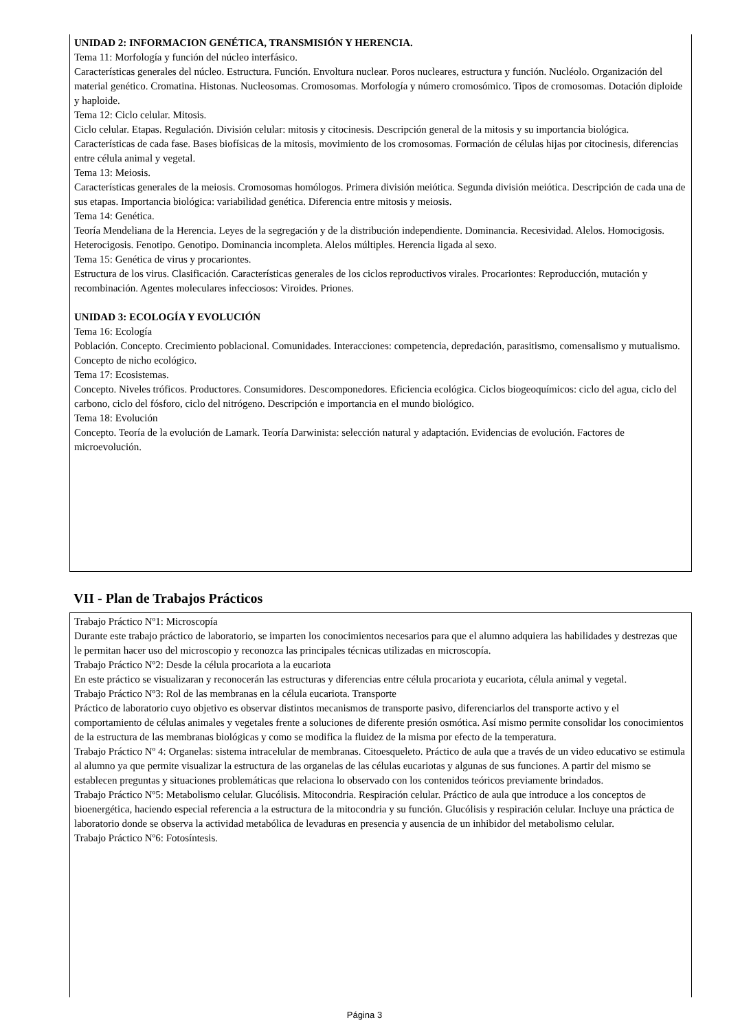UNIDAD 2: INFORMACION GENÉTICA, TRANSMISIÓN Y HERENCIA.
Tema 11: Morfología y función del núcleo interfásico.
Características generales del núcleo. Estructura. Función. Envoltura nuclear. Poros nucleares, estructura y función. Nucléolo. Organización del material genético. Cromatina. Histonas. Nucleosomas. Cromosomas. Morfología y número cromosómico. Tipos de cromosomas. Dotación diploide y haploide.
Tema 12: Ciclo celular. Mitosis.
Ciclo celular. Etapas. Regulación. División celular: mitosis y citocinesis. Descripción general de la mitosis y su importancia biológica. Características de cada fase. Bases biofísicas de la mitosis, movimiento de los cromosomas. Formación de células hijas por citocinesis, diferencias entre célula animal y vegetal.
Tema 13: Meiosis.
Características generales de la meiosis. Cromosomas homólogos. Primera división meiótica. Segunda división meiótica. Descripción de cada una de sus etapas. Importancia biológica: variabilidad genética. Diferencia entre mitosis y meiosis.
Tema 14: Genética.
Teoría Mendeliana de la Herencia. Leyes de la segregación y de la distribución independiente. Dominancia. Recesividad. Alelos. Homocigosis. Heterocigosis. Fenotipo. Genotipo. Dominancia incompleta. Alelos múltiples. Herencia ligada al sexo.
Tema 15: Genética de virus y procariontes.
Estructura de los virus. Clasificación. Características generales de los ciclos reproductivos virales. Procariontes: Reproducción, mutación y recombinación. Agentes moleculares infecciosos: Viroides. Priones.
UNIDAD 3: ECOLOGÍA Y EVOLUCIÓN
Tema 16: Ecología
Población. Concepto. Crecimiento poblacional. Comunidades. Interacciones: competencia, depredación, parasitismo, comensalismo y mutualismo. Concepto de nicho ecológico.
Tema 17: Ecosistemas.
Concepto. Niveles tróficos. Productores. Consumidores. Descomponedores. Eficiencia ecológica. Ciclos biogeoquímicos: ciclo del agua, ciclo del carbono, ciclo del fósforo, ciclo del nitrógeno. Descripción e importancia en el mundo biológico.
Tema 18: Evolución
Concepto. Teoría de la evolución de Lamark. Teoría Darwinista: selección natural y adaptación. Evidencias de evolución. Factores de microevolución.
VII - Plan de Trabajos Prácticos
Trabajo Práctico Nº1: Microscopía
Durante este trabajo práctico de laboratorio, se imparten los conocimientos necesarios para que el alumno adquiera las habilidades y destrezas que le permitan hacer uso del microscopio y reconozca las principales técnicas utilizadas en microscopía.
Trabajo Práctico Nº2: Desde la célula procariota a la eucariota
En este práctico se visualizaran y reconocerán las estructuras y diferencias entre célula procariota y eucariota, célula animal y vegetal.
Trabajo Práctico Nº3: Rol de las membranas en la célula eucariota. Transporte
Práctico de laboratorio cuyo objetivo es observar distintos mecanismos de transporte pasivo, diferenciarlos del transporte activo y el comportamiento de células animales y vegetales frente a soluciones de diferente presión osmótica. Así mismo permite consolidar los conocimientos de la estructura de las membranas biológicas y como se modifica la fluidez de la misma por efecto de la temperatura.
Trabajo Práctico Nº 4: Organelas: sistema intracelular de membranas. Citoesqueleto. Práctico de aula que a través de un video educativo se estimula al alumno ya que permite visualizar la estructura de las organelas de las células eucariotas y algunas de sus funciones. A partir del mismo se establecen preguntas y situaciones problemáticas que relaciona lo observado con los contenidos teóricos previamente brindados.
Trabajo Práctico Nº5: Metabolismo celular. Glucólisis. Mitocondria. Respiración celular. Práctico de aula que introduce a los conceptos de bioenergética, haciendo especial referencia a la estructura de la mitocondria y su función. Glucólisis y respiración celular. Incluye una práctica de laboratorio donde se observa la actividad metabólica de levaduras en presencia y ausencia de un inhibidor del metabolismo celular.
Trabajo Práctico Nº6: Fotosíntesis.
Página 3